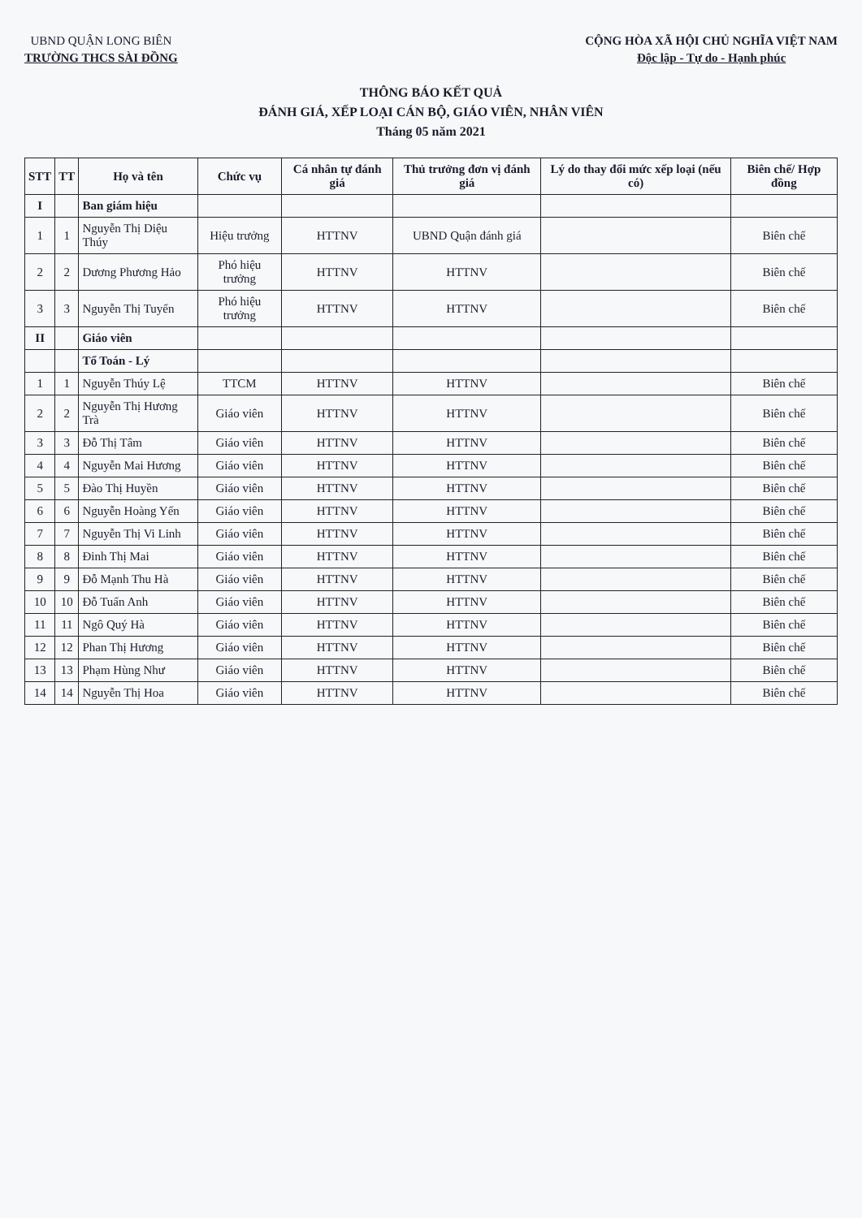UBND QUẬN LONG BIÊN
TRƯỜNG THCS SÀI ĐỒNG
CỘNG HÒA XÃ HỘI CHỦ NGHĨA VIỆT NAM
Độc lập - Tự do - Hạnh phúc
THÔNG BÁO KẾT QUẢ
ĐÁNH GIÁ, XẾP LOẠI CÁN BỘ, GIÁO VIÊN, NHÂN VIÊN
Tháng 05 năm 2021
| STT | TT | Họ và tên | Chức vụ | Cá nhân tự đánh giá | Thủ trưởng đơn vị đánh giá | Lý do thay đổi mức xếp loại (nếu có) | Biên chế/ Hợp đồng |
| --- | --- | --- | --- | --- | --- | --- | --- |
| I | | Ban giám hiệu | | | | | |
| 1 | 1 | Nguyễn Thị Diệu Thúy | Hiệu trưởng | HTTNV | UBND Quận đánh giá | | Biên chế |
| 2 | 2 | Dương Phương Hảo | Phó hiệu trưởng | HTTNV | HTTNV | | Biên chế |
| 3 | 3 | Nguyễn Thị Tuyến | Phó hiệu trưởng | HTTNV | HTTNV | | Biên chế |
| II | | Giáo viên | | | | | |
| | | Tổ Toán - Lý | | | | | |
| 1 | 1 | Nguyễn Thúy Lệ | TTCM | HTTNV | HTTNV | | Biên chế |
| 2 | 2 | Nguyễn Thị Hương Trà | Giáo viên | HTTNV | HTTNV | | Biên chế |
| 3 | 3 | Đỗ Thị Tâm | Giáo viên | HTTNV | HTTNV | | Biên chế |
| 4 | 4 | Nguyễn Mai Hương | Giáo viên | HTTNV | HTTNV | | Biên chế |
| 5 | 5 | Đào Thị Huyền | Giáo viên | HTTNV | HTTNV | | Biên chế |
| 6 | 6 | Nguyễn Hoàng Yến | Giáo viên | HTTNV | HTTNV | | Biên chế |
| 7 | 7 | Nguyễn Thị Vi Linh | Giáo viên | HTTNV | HTTNV | | Biên chế |
| 8 | 8 | Đinh Thị Mai | Giáo viên | HTTNV | HTTNV | | Biên chế |
| 9 | 9 | Đỗ Mạnh Thu Hà | Giáo viên | HTTNV | HTTNV | | Biên chế |
| 10 | 10 | Đỗ Tuấn Anh | Giáo viên | HTTNV | HTTNV | | Biên chế |
| 11 | 11 | Ngô Quý Hà | Giáo viên | HTTNV | HTTNV | | Biên chế |
| 12 | 12 | Phan Thị Hương | Giáo viên | HTTNV | HTTNV | | Biên chế |
| 13 | 13 | Phạm Hùng Như | Giáo viên | HTTNV | HTTNV | | Biên chế |
| 14 | 14 | Nguyễn Thị Hoa | Giáo viên | HTTNV | HTTNV | | Biên chế |